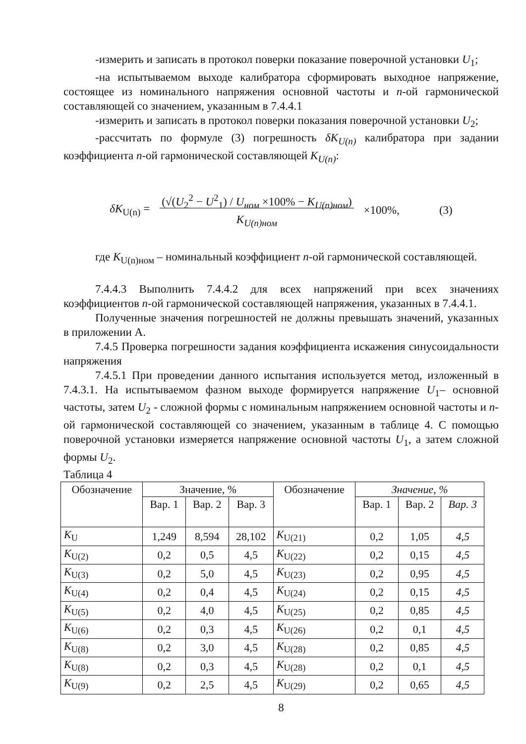-измерить и записать в протокол поверки показание поверочной установки U<sub>1</sub>;
-на испытываемом выходе калибратора сформировать выходное напряжение, состоящее из номинального напряжения основной частоты и n-ой гармонической составляющей со значением, указанным в 7.4.4.1
-измерить и записать в протокол поверки показания поверочной установки U<sub>2</sub>;
-рассчитать по формуле (3) погрешность δK<sub>U(n)</sub> калибратора при задании коэффициента n-ой гармонической составляющей K<sub>U(n)</sub>:
δK<sub>U(n)</sub> = (√(U<sub>2</sub><sup>2</sup> − U<sup>2</sup><sub>1</sub>) / U<sub>ном</sub> ×100% − K<sub>U(n)ном</sub>)
K<sub>U(n)ном</sub> ×100%, (3)
где K<sub>U(n)ном</sub> – номинальный коэффициент n-ой гармонической составляющей.
7.4.4.3 Выполнить 7.4.4.2 для всех напряжений при всех значениях коэффициентов n-ой гармонической составляющей напряжения, указанных в 7.4.4.1.
Полученные значения погрешностей не должны превышать значений, указанных в приложении А.
7.4.5 Проверка погрешности задания коэффициента искажения синусоидальности напряжения
7.4.5.1 При проведении данного испытания используется метод, изложенный в 7.4.3.1. На испытываемом фазном выходе формируется напряжение U<sub>1</sub>– основной частоты, затем U<sub>2</sub> - сложной формы с номинальным напряжением основной частоты и n-ой гармонической составляющей со значением, указанным в таблице 4. С помощью поверочной установки измеряется напряжение основной частоты U<sub>1</sub>, а затем сложной формы U<sub>2</sub>.
Таблица 4
| Обозначение | Значение, % | | | Обозначение | Значение, % | | |
| --- | --- | --- | --- | --- | --- | --- | --- |
| | Вар. 1 | Вар. 2 | Вар. 3 | | Вар. 1 | Вар. 2 | Вар. 3 |
| K<sub>U</sub> | 1,249 | 8,594 | 28,102 | K<sub>U(21)</sub> | 0,2 | 1,05 | 4,5 |
| K<sub>U(2)</sub> | 0,2 | 0,5 | 4,5 | K<sub>U(22)</sub> | 0,2 | 0,15 | 4,5 |
| K<sub>U(3)</sub> | 0,2 | 5,0 | 4,5 | K<sub>U(23)</sub> | 0,2 | 0,95 | 4,5 |
| K<sub>U(4)</sub> | 0,2 | 0,4 | 4,5 | K<sub>U(24)</sub> | 0,2 | 0,15 | 4,5 |
| K<sub>U(5)</sub> | 0,2 | 4,0 | 4,5 | K<sub>U(25)</sub> | 0,2 | 0,85 | 4,5 |
| K<sub>U(6)</sub> | 0,2 | 0,3 | 4,5 | K<sub>U(26)</sub> | 0,2 | 0,1 | 4,5 |
| K<sub>U(8)</sub> | 0,2 | 3,0 | 4,5 | K<sub>U(28)</sub> | 0,2 | 0,85 | 4,5 |
| K<sub>U(8)</sub> | 0,2 | 0,3 | 4,5 | K<sub>U(28)</sub> | 0,2 | 0,1 | 4,5 |
| K<sub>U(9)</sub> | 0,2 | 2,5 | 4,5 | K<sub>U(29)</sub> | 0,2 | 0,65 | 4,5 |
8